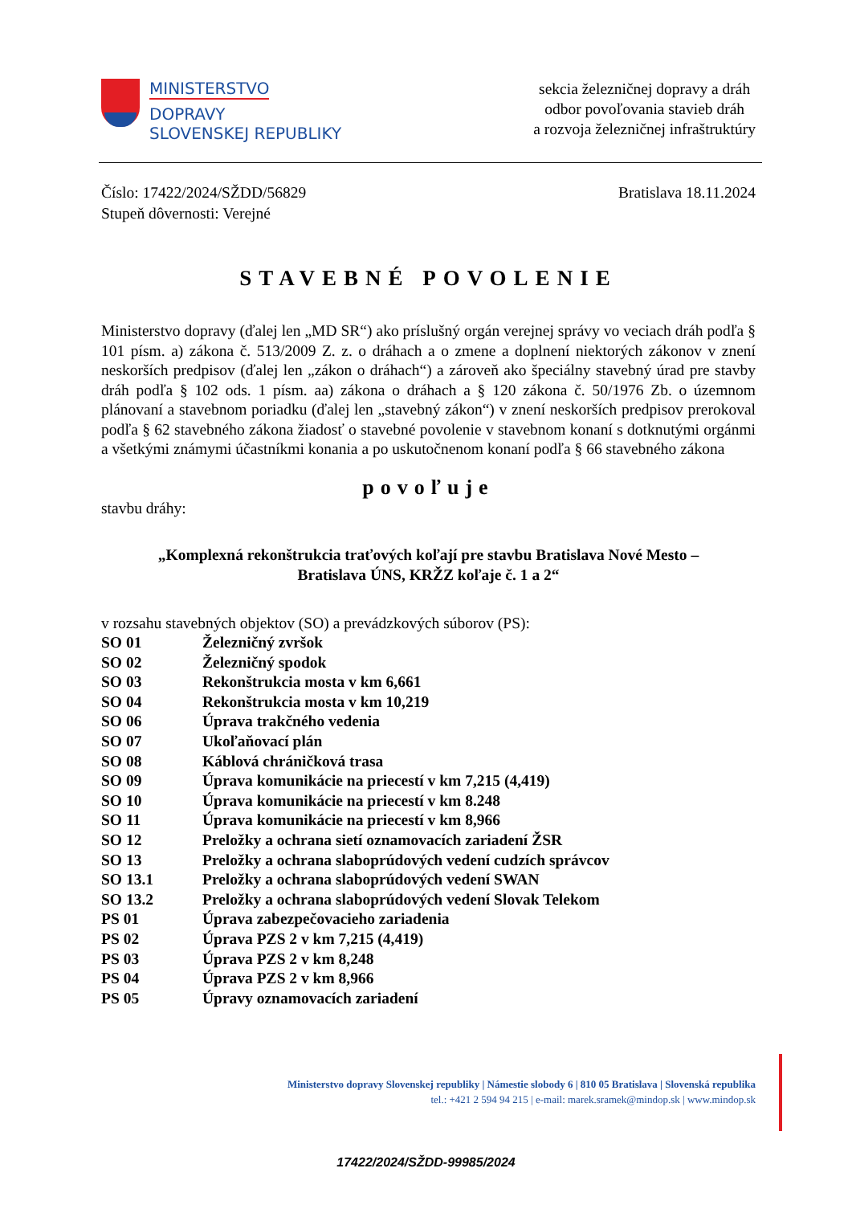MINISTERSTVO
DOPRAVY
SLOVENSKEJ REPUBLIKY
sekcia železničnej dopravy a dráh
odbor povoľovania stavieb dráh
a rozvoja železničnej infraštruktúry
Číslo: 17422/2024/SŽDD/56829
Stupeň dôvernosti: Verejné
Bratislava 18.11.2024
STAVEBNÉ POVOLENIE
Ministerstvo dopravy (ďalej len „MD SR“) ako príslušný orgán verejnej správy vo veciach dráh podľa § 101 písm. a) zákona č. 513/2009 Z. z. o dráhach a o zmene a doplnení niektorých zákonov v znení neskorších predpisov (ďalej len „zákon o dráhach“) a zároveň ako špeciálny stavebný úrad pre stavby dráh podľa § 102 ods. 1 písm. aa) zákona o dráhach a § 120 zákona č. 50/1976 Zb. o územnom plánovaní a stavebnom poriadku (ďalej len „stavebný zákon“) v znení neskorších predpisov prerokoval podľa § 62 stavebného zákona žiadosť o stavebné povolenie v stavebnom konaní s dotknutými orgánmi a všetkými známymi účastníkmi konania a po uskutočnenom konaní podľa § 66 stavebného zákona
povoľuje
stavbu dráhy:
„Komplexná rekonštrukcia traťových koľají pre stavbu Bratislava Nové Mesto –
Bratislava ÚNS, KRŽZ koľaje č. 1 a 2“
v rozsahu stavebných objektov (SO) a prevádzkových súborov (PS):
SO 01 Železničný zvršok
SO 02 Železničný spodok
SO 03 Rekonštrukcia mosta v km 6,661
SO 04 Rekonštrukcia mosta v km 10,219
SO 06 Úprava trakčného vedenia
SO 07 Ukoľaňovací plán
SO 08 Káblová chráničková trasa
SO 09 Úprava komunikácie na priecestí v km 7,215 (4,419)
SO 10 Úprava komunikácie na priecestí v km 8.248
SO 11 Úprava komunikácie na priecestí v km 8,966
SO 12 Preložky a ochrana sietí oznamovacích zariadení ŽSR
SO 13 Preložky a ochrana slaboprúdových vedení cudzích správcov
SO 13.1 Preložky a ochrana slaboprúdových vedení SWAN
SO 13.2 Preložky a ochrana slaboprúdových vedení Slovak Telekom
PS 01 Úprava zabezpečovacieho zariadenia
PS 02 Úprava PZS 2 v km 7,215 (4,419)
PS 03 Úprava PZS 2 v km 8,248
PS 04 Úprava PZS 2 v km 8,966
PS 05 Úpravy oznamovacích zariadení
Ministerstvo dopravy Slovenskej republiky | Námestie slobody 6 | 810 05 Bratislava | Slovenská republika
tel.: +421 2 594 94 215 | e-mail: marek.sramek@mindop.sk | www.mindop.sk
17422/2024/SŽDD-99985/2024